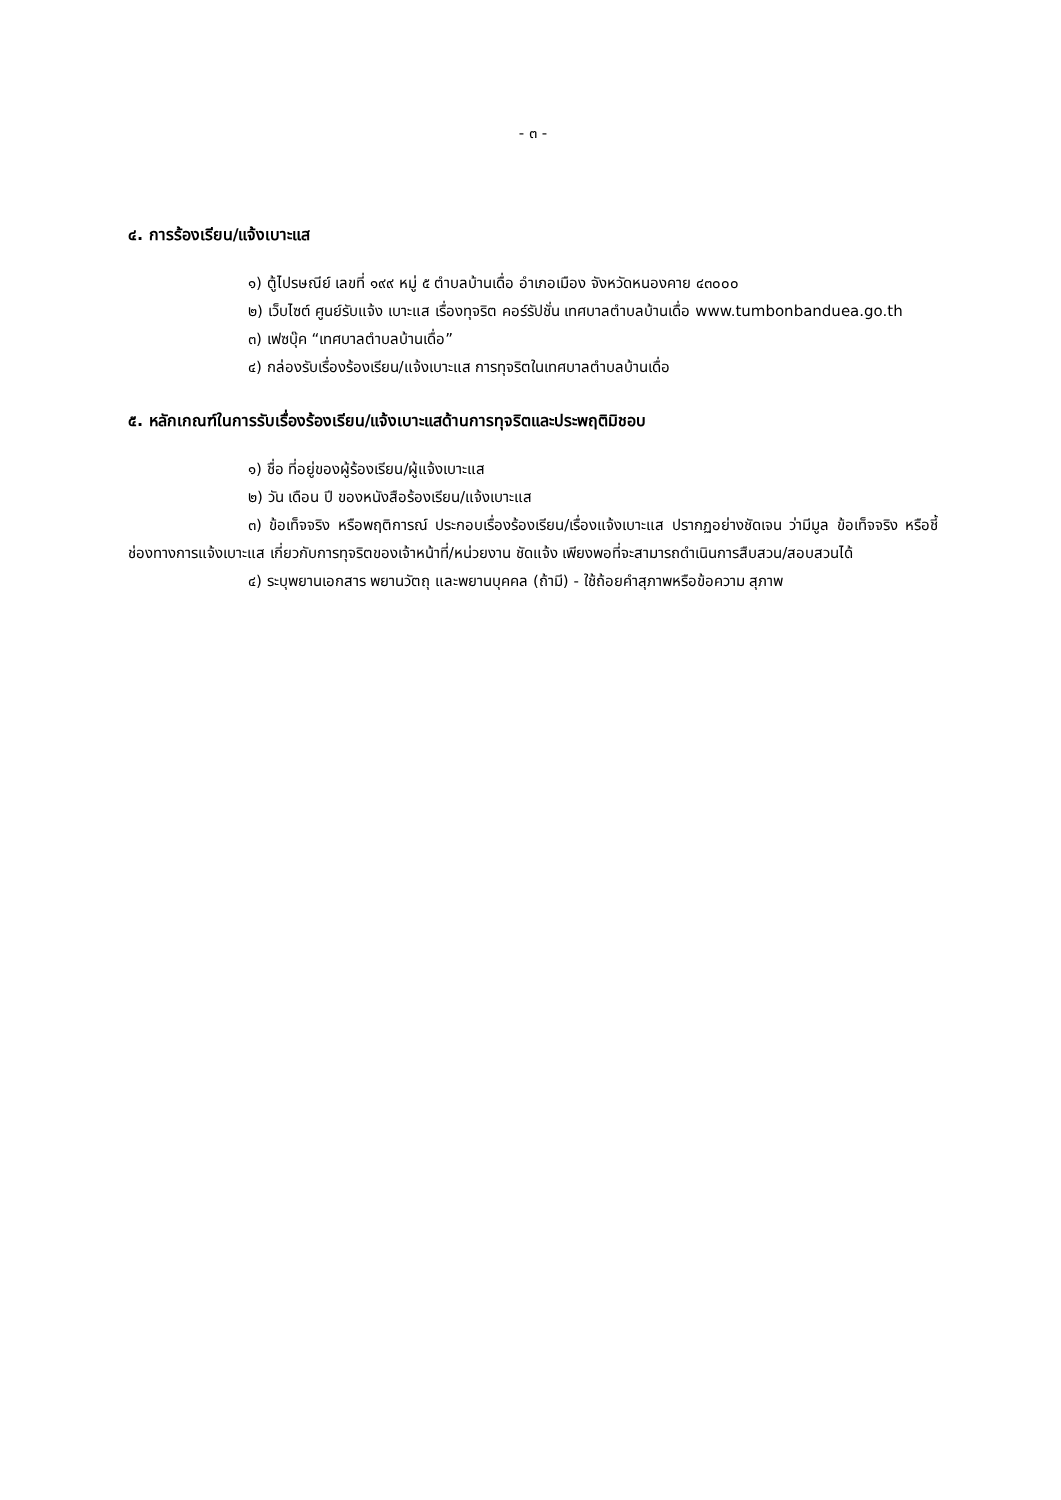- ๓ -
๔. การร้องเรียน/แจ้งเบาะแส
๑) ตู้ไปรษณีย์ เลขที่ ๑๙๙ หมู่ ๕ ตำบลบ้านเดื่อ อำเภอเมือง จังหวัดหนองคาย ๔๓๐๐๐
๒) เว็บไซต์ ศูนย์รับแจ้ง เบาะแส เรื่องทุจริต คอร์รัปชั่น เทศบาลตำบลบ้านเดื่อ www.tumbonbanduea.go.th
๓) เฟซบุ๊ค “เทศบาลตำบลบ้านเดื่อ”
๔) กล่องรับเรื่องร้องเรียน/แจ้งเบาะแส การทุจริตในเทศบาลตำบลบ้านเดื่อ
๕. หลักเกณฑ์ในการรับเรื่องร้องเรียน/แจ้งเบาะแสด้านการทุจริตและประพฤติมิชอบ
๑) ชื่อ ที่อยู่ของผู้ร้องเรียน/ผู้แจ้งเบาะแส
๒) วัน เดือน ปี ของหนังสือร้องเรียน/แจ้งเบาะแส
๓) ข้อเท็จจริง หรือพฤติการณ์ ประกอบเรื่องร้องเรียน/เรื่องแจ้งเบาะแส ปรากฏอย่างชัดเจน ว่ามีมูล ข้อเท็จจริง หรือชี้ช่องทางการแจ้งเบาะแส เกี่ยวกับการทุจริตของเจ้าหน้าที่/หน่วยงาน ชัดแจ้ง เพียงพอที่จะสามารถดำเนินการสืบสวน/สอบสวนได้
๔) ระบุพยานเอกสาร พยานวัตถุ และพยานบุคคล (ถ้ามี) - ใช้ถ้อยคำสุภาพหรือข้อความ สุภาพ